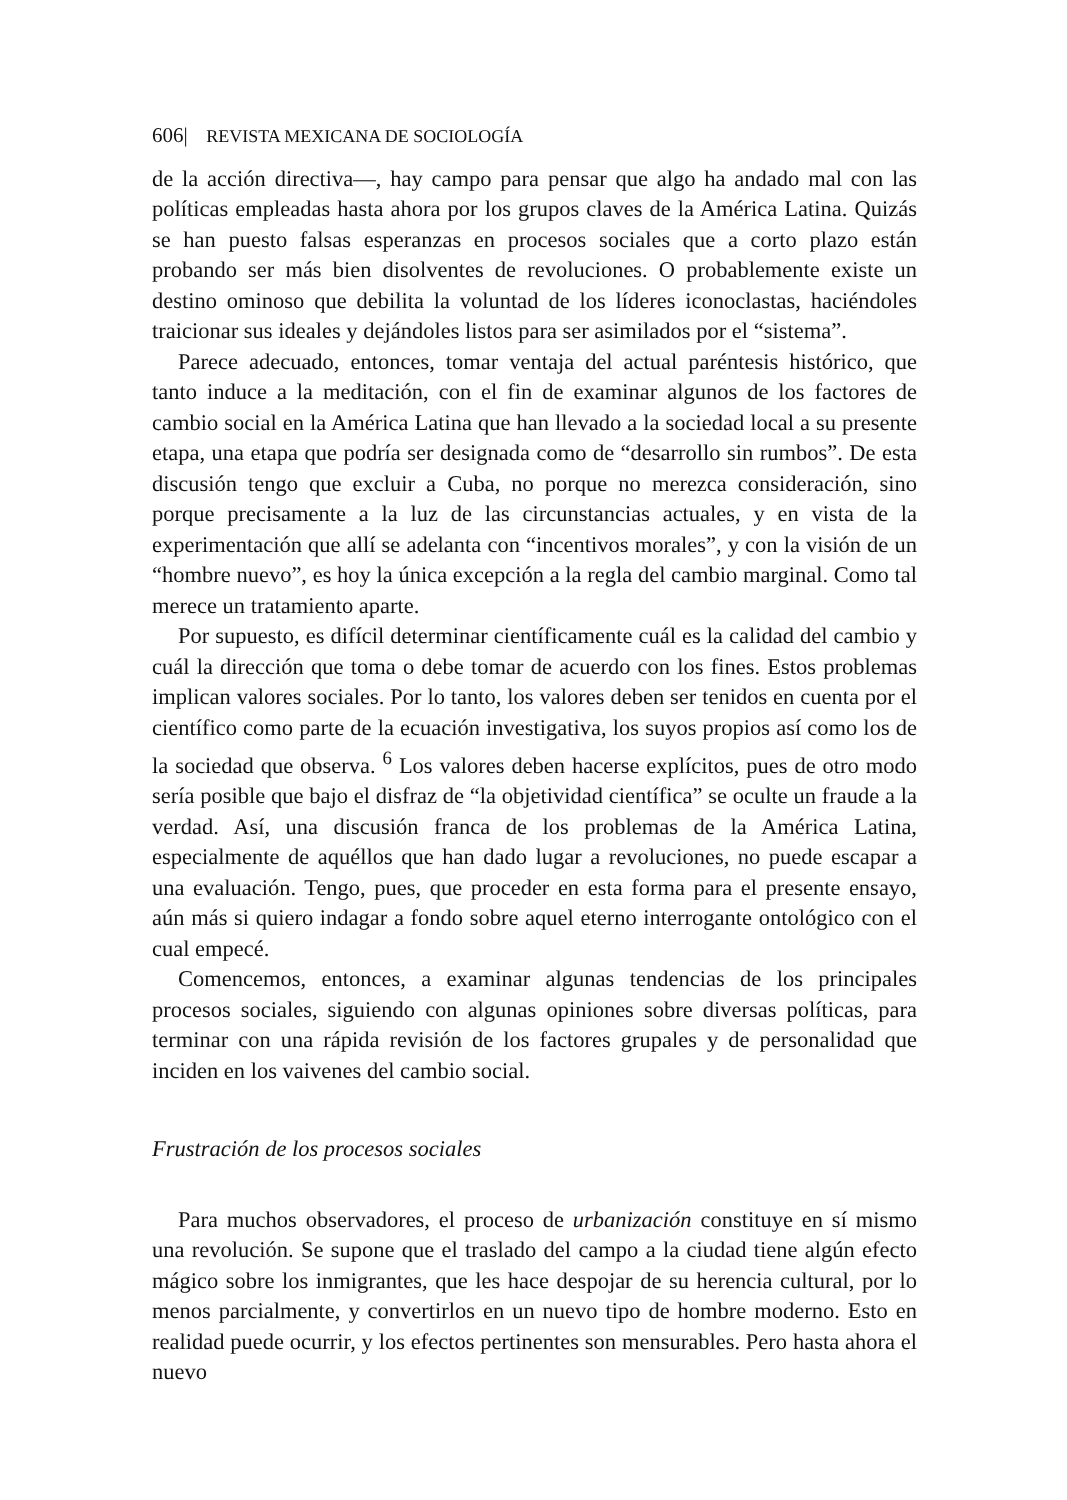606| REVISTA MEXICANA DE SOCIOLOGÍA
de la acción directiva—, hay campo para pensar que algo ha andado mal con las políticas empleadas hasta ahora por los grupos claves de la América Latina. Quizás se han puesto falsas esperanzas en procesos sociales que a corto plazo están probando ser más bien disolventes de revoluciones. O probablemente existe un destino ominoso que debilita la voluntad de los líderes iconoclastas, haciéndoles traicionar sus ideales y dejándoles listos para ser asimilados por el “sistema”.
Parece adecuado, entonces, tomar ventaja del actual paréntesis histórico, que tanto induce a la meditación, con el fin de examinar algunos de los factores de cambio social en la América Latina que han llevado a la sociedad local a su presente etapa, una etapa que podría ser designada como de “desarrollo sin rumbos”. De esta discusión tengo que excluir a Cuba, no porque no merezca consideración, sino porque precisamente a la luz de las circunstancias actuales, y en vista de la experimentación que allí se adelanta con “incentivos morales”, y con la visión de un “hombre nuevo”, es hoy la única excepción a la regla del cambio marginal. Como tal merece un tratamiento aparte.
Por supuesto, es difícil determinar científicamente cuál es la calidad del cambio y cuál la dirección que toma o debe tomar de acuerdo con los fines. Estos problemas implican valores sociales. Por lo tanto, los valores deben ser tenidos en cuenta por el científico como parte de la ecuación investigativa, los suyos propios así como los de la sociedad que observa. <sup>6</sup> Los valores deben hacerse explícitos, pues de otro modo sería posible que bajo el disfraz de “la objetividad científica” se oculte un fraude a la verdad. Así, una discusión franca de los problemas de la América Latina, especialmente de aquéllos que han dado lugar a revoluciones, no puede escapar a una evaluación. Tengo, pues, que proceder en esta forma para el presente ensayo, aún más si quiero indagar a fondo sobre aquel eterno interrogante ontológico con el cual empecé.
Comencemos, entonces, a examinar algunas tendencias de los principales procesos sociales, siguiendo con algunas opiniones sobre diversas políticas, para terminar con una rápida revisión de los factores grupales y de personalidad que inciden en los vaivenes del cambio social.
Frustración de los procesos sociales
Para muchos observadores, el proceso de urbanización constituye en sí mismo una revolución. Se supone que el traslado del campo a la ciudad tiene algún efecto mágico sobre los inmigrantes, que les hace despojar de su herencia cultural, por lo menos parcialmente, y convertirlos en un nuevo tipo de hombre moderno. Esto en realidad puede ocurrir, y los efectos pertinentes son mensurables. Pero hasta ahora el nuevo